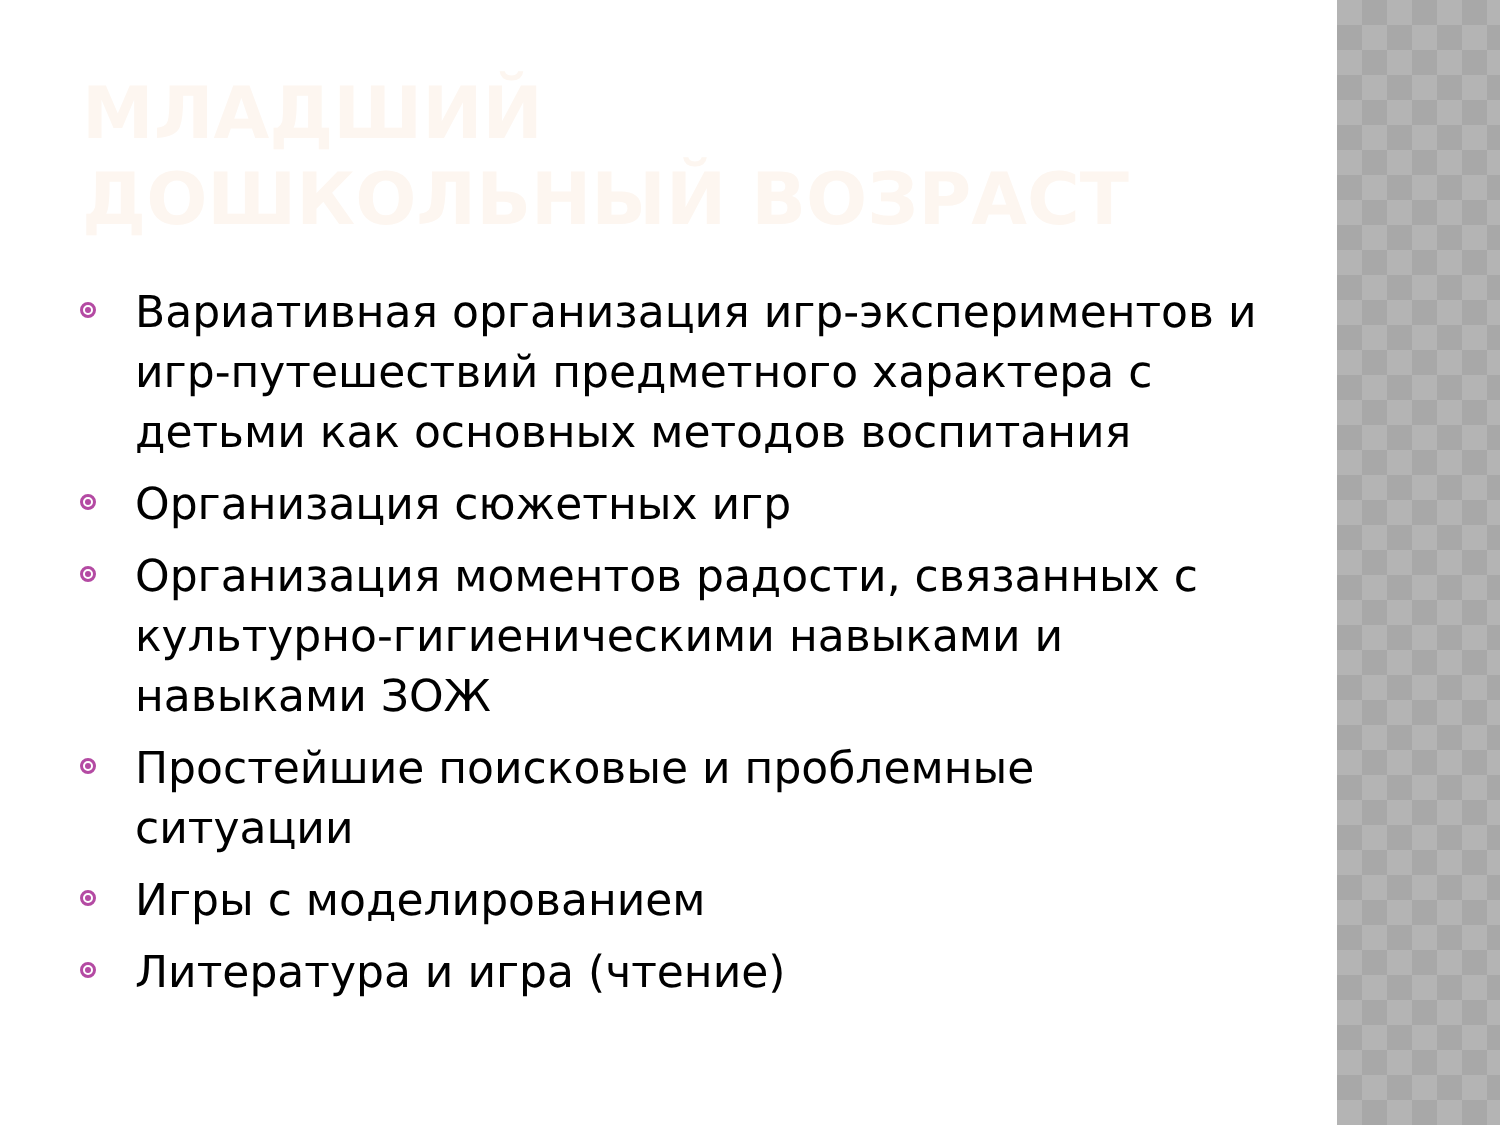МЛАДШИЙ ДОШКОЛЬНЫЙ ВОЗРАСТ
Вариативная организация игр-экспериментов и игр-путешествий предметного характера с детьми как основных методов воспитания
Организация сюжетных игр
Организация моментов радости, связанных с культурно-гигиеническими навыками и навыками ЗОЖ
Простейшие поисковые и проблемные ситуации
Игры с моделированием
Литература и игра (чтение)